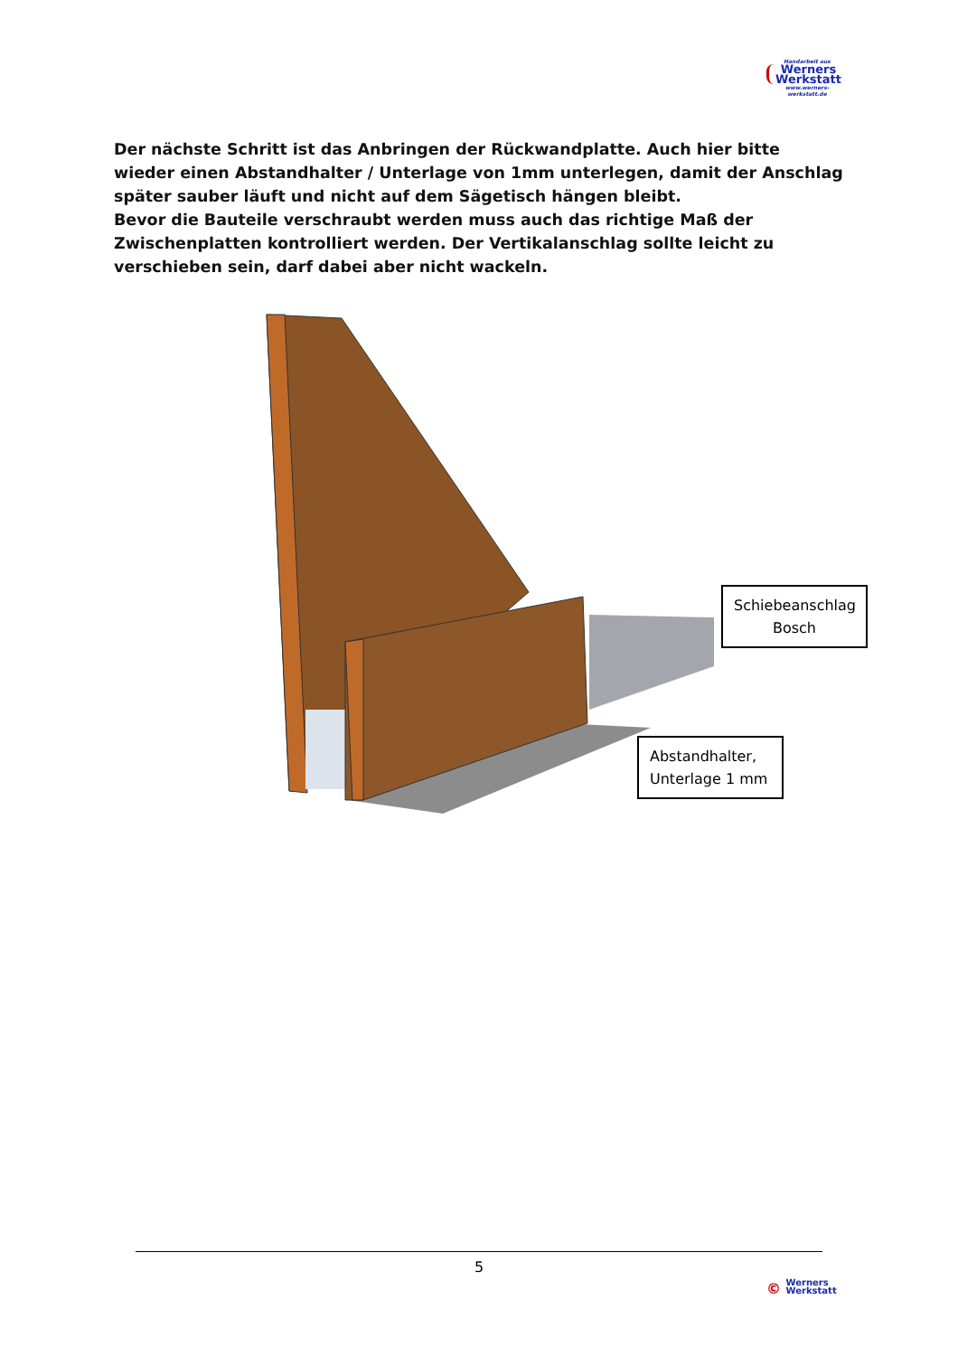Handarbeit aus
Werners
Werkstatt
www.werners-werkstatt.de
Der nächste Schritt ist das Anbringen der Rückwandplatte. Auch hier bitte wieder einen Abstandhalter / Unterlage von 1mm unterlegen, damit der Anschlag später sauber läuft und nicht auf dem Sägetisch hängen bleibt.
Bevor die Bauteile verschraubt werden muss auch das richtige Maß der Zwischenplatten kontrolliert werden. Der Vertikalanschlag sollte leicht zu verschieben sein, darf dabei aber nicht wackeln.
Schiebeanschlag Bosch
Abstandhalter, Unterlage 1 mm
5
© Werners
Werkstatt